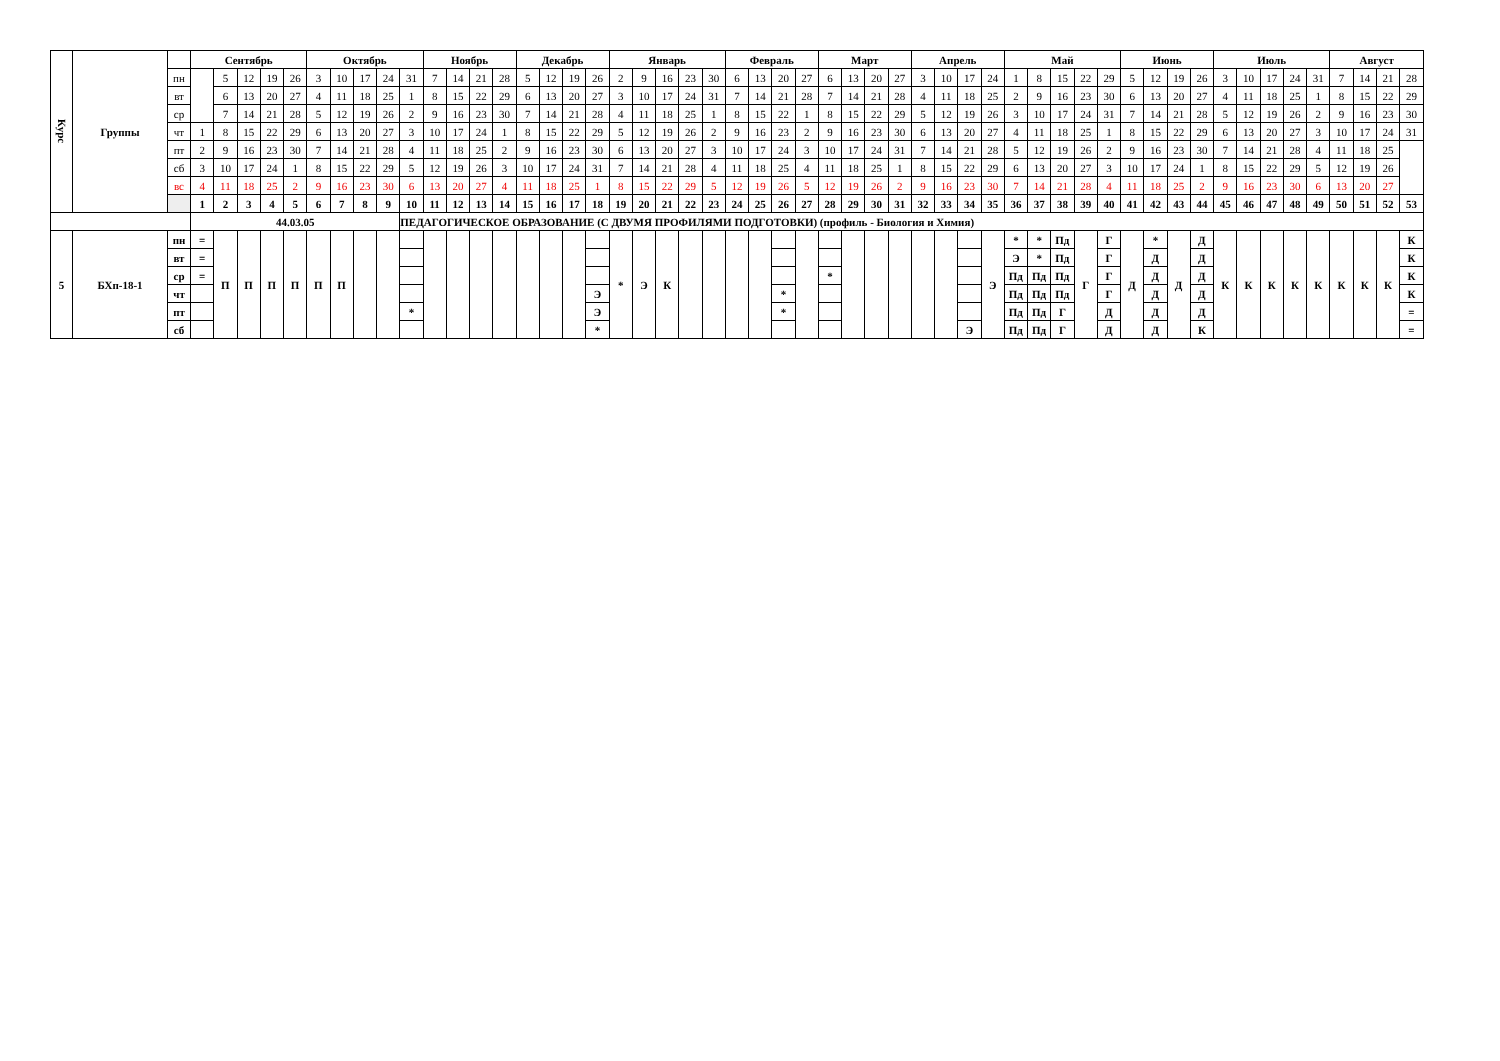| Курс | Группы | | Сентябрь | | | | | Октябрь | | | | | Ноябрь | | | | Декабрь | | | | Январь | | | | | Февраль | | | | Март | | | | Апрель | | | | Май | | | | | Июнь | | | | Июль | | | | | Август | | | |
| --- | --- | --- | --- | --- | --- | --- | --- | --- | --- | --- | --- | --- | --- | --- | --- | --- | --- | --- | --- | --- | --- | --- | --- | --- | --- | --- | --- | --- | --- | --- | --- | --- | --- | --- | --- | --- | --- | --- | --- | --- | --- | --- | --- | --- | --- | --- | --- | --- | --- | --- | --- | --- | --- | --- | --- |
| | | пн | | 5 | 12 | 19 | 26 | 3 | 10 | 17 | 24 | 31 | 7 | 14 | 21 | 28 | 5 | 12 | 19 | 26 | 2 | 9 | 16 | 23 | 30 | 6 | 13 | 20 | 27 | 6 | 13 | 20 | 27 | 3 | 10 | 17 | 24 | 1 | 8 | 15 | 22 | 29 | 5 | 12 | 19 | 26 | 3 | 10 | 17 | 24 | 31 | 7 | 14 | 21 | 28 |
| | | вт | | 6 | 13 | 20 | 27 | 4 | 11 | 18 | 25 | 1 | 8 | 15 | 22 | 29 | 6 | 13 | 20 | 27 | 3 | 10 | 17 | 24 | 31 | 7 | 14 | 21 | 28 | 7 | 14 | 21 | 28 | 4 | 11 | 18 | 25 | 2 | 9 | 16 | 23 | 30 | 6 | 13 | 20 | 27 | 4 | 11 | 18 | 25 | 1 | 8 | 15 | 22 | 29 |
| | | ср | | 7 | 14 | 21 | 28 | 5 | 12 | 19 | 26 | 2 | 9 | 16 | 23 | 30 | 7 | 14 | 21 | 28 | 4 | 11 | 18 | 25 | 1 | 8 | 15 | 22 | 1 | 8 | 15 | 22 | 29 | 5 | 12 | 19 | 26 | 3 | 10 | 17 | 24 | 31 | 7 | 14 | 21 | 28 | 5 | 12 | 19 | 26 | 2 | 9 | 16 | 23 | 30 |
| | | чт | 1 | 8 | 15 | 22 | 29 | 6 | 13 | 20 | 27 | 3 | 10 | 17 | 24 | 1 | 8 | 15 | 22 | 29 | 5 | 12 | 19 | 26 | 2 | 9 | 16 | 23 | 2 | 9 | 16 | 23 | 30 | 6 | 13 | 20 | 27 | 4 | 11 | 18 | 25 | 1 | 8 | 15 | 22 | 29 | 6 | 13 | 20 | 27 | 3 | 10 | 17 | 24 | 31 |
| | | пт | 2 | 9 | 16 | 23 | 30 | 7 | 14 | 21 | 28 | 4 | 11 | 18 | 25 | 2 | 9 | 16 | 23 | 30 | 6 | 13 | 20 | 27 | 3 | 10 | 17 | 24 | 3 | 10 | 17 | 24 | 31 | 7 | 14 | 21 | 28 | 5 | 12 | 19 | 26 | 2 | 9 | 16 | 23 | 30 | 7 | 14 | 21 | 28 | 4 | 11 | 18 | 25 | |
| | | сб | 3 | 10 | 17 | 24 | 1 | 8 | 15 | 22 | 29 | 5 | 12 | 19 | 26 | 3 | 10 | 17 | 24 | 31 | 7 | 14 | 21 | 28 | 4 | 11 | 18 | 25 | 4 | 11 | 18 | 25 | 1 | 8 | 15 | 22 | 29 | 6 | 13 | 20 | 27 | 3 | 10 | 17 | 24 | 1 | 8 | 15 | 22 | 29 | 5 | 12 | 19 | 26 | |
| | | вс | 4 | 11 | 18 | 25 | 2 | 9 | 16 | 23 | 30 | 6 | 13 | 20 | 27 | 4 | 11 | 18 | 25 | 1 | 8 | 15 | 22 | 29 | 5 | 12 | 19 | 26 | 5 | 12 | 19 | 26 | 2 | 9 | 16 | 23 | 30 | 7 | 14 | 21 | 28 | 4 | 11 | 18 | 25 | 2 | 9 | 16 | 23 | 30 | 6 | 13 | 20 | 27 | |
| | | | 1 | 2 | 3 | 4 | 5 | 6 | 7 | 8 | 9 | 10 | 11 | 12 | 13 | 14 | 15 | 16 | 17 | 18 | 19 | 20 | 21 | 22 | 23 | 24 | 25 | 26 | 27 | 28 | 29 | 30 | 31 | 32 | 33 | 34 | 35 | 36 | 37 | 38 | 39 | 40 | 41 | 42 | 43 | 44 | 45 | 46 | 47 | 48 | 49 | 50 | 51 | 52 | 53 |
| | | | 44.03.05 | | | | | | | | | ПЕДАГОГИЧЕСКОЕ ОБРАЗОВАНИЕ (С ДВУМЯ ПРОФИЛЯМИ ПОДГОТОВКИ) (профиль - Биология и Химия) | | | | | | | | | | | | | | | | | | | | | | | | | | | | | | | | | | | | | | | | | | | |
| 5 | БХп-18-1 | пн | = | П | П | П | П | П | П | | | | | | | | | | | | * | Э | К | | | | | | | | | | | | | | Э | * | * | Пд | Г | Г | Д | * | Д | Д | К | К | К | К | К | К | К | К | К |
| | | вт | = | | | | | | | | | | | | | | | | | | | | | | | | | | | | | | | | | | | Э | * | Пд | | Г | | Д | | Д | | | | | | | | | К |
| | | ср | = | | | | | | | | | | | | | | | | | | | | | | | | | | | * | | | | | | | | Пд | Пд | Пд | | Г | | Д | | Д | | | | | | | | | К |
| | | чт | | | | | | | | | | | | | | | | | | Э | | | | | | | | * | | | | | | | | | | Пд | Пд | Пд | | Г | | Д | | Д | | | | | | | | | К |
| | | пт | | | | | | | | | | * | | | | | | | | Э | | | | | | | | * | | | | | | | | | | Пд | Пд | Г | | Д | | Д | | Д | | | | | | | | | = |
| | | сб | | | | | | | | | | | | | | | | | | * | | | | | | | | | | | | | | | | Э | | Пд | Пд | Г | | Д | | Д | | К | | | | | | | | | = |